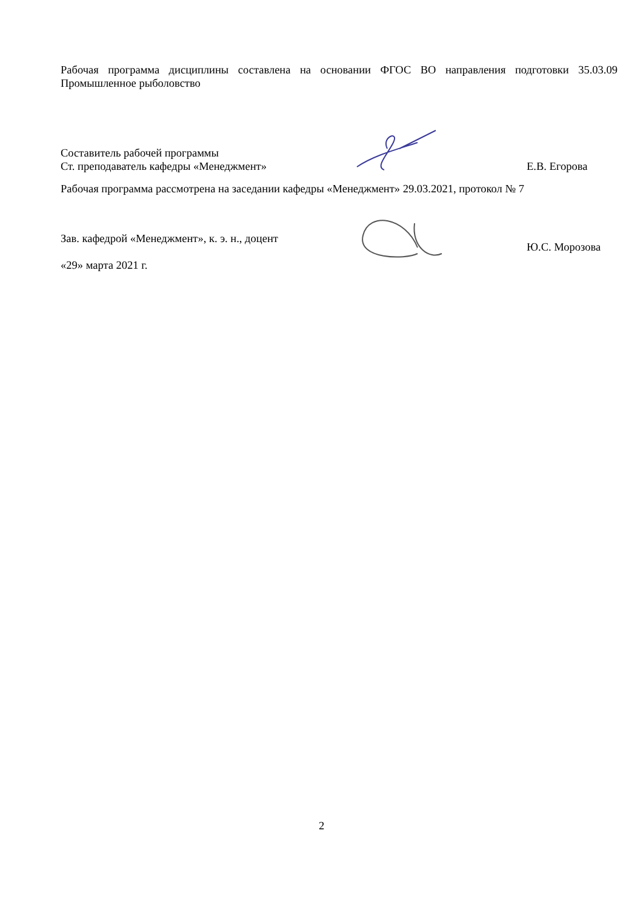Рабочая программа дисциплины составлена на основании ФГОС ВО направления подготовки 35.03.09 Промышленное рыболовство
Составитель рабочей программы
Ст. преподаватель кафедры «Менеджмент»
Е.В. Егорова
Рабочая программа рассмотрена на заседании кафедры «Менеджмент» 29.03.2021, протокол № 7
Зав. кафедрой «Менеджмент», к. э. н., доцент
«29» марта 2021 г.
Ю.С. Морозова
2